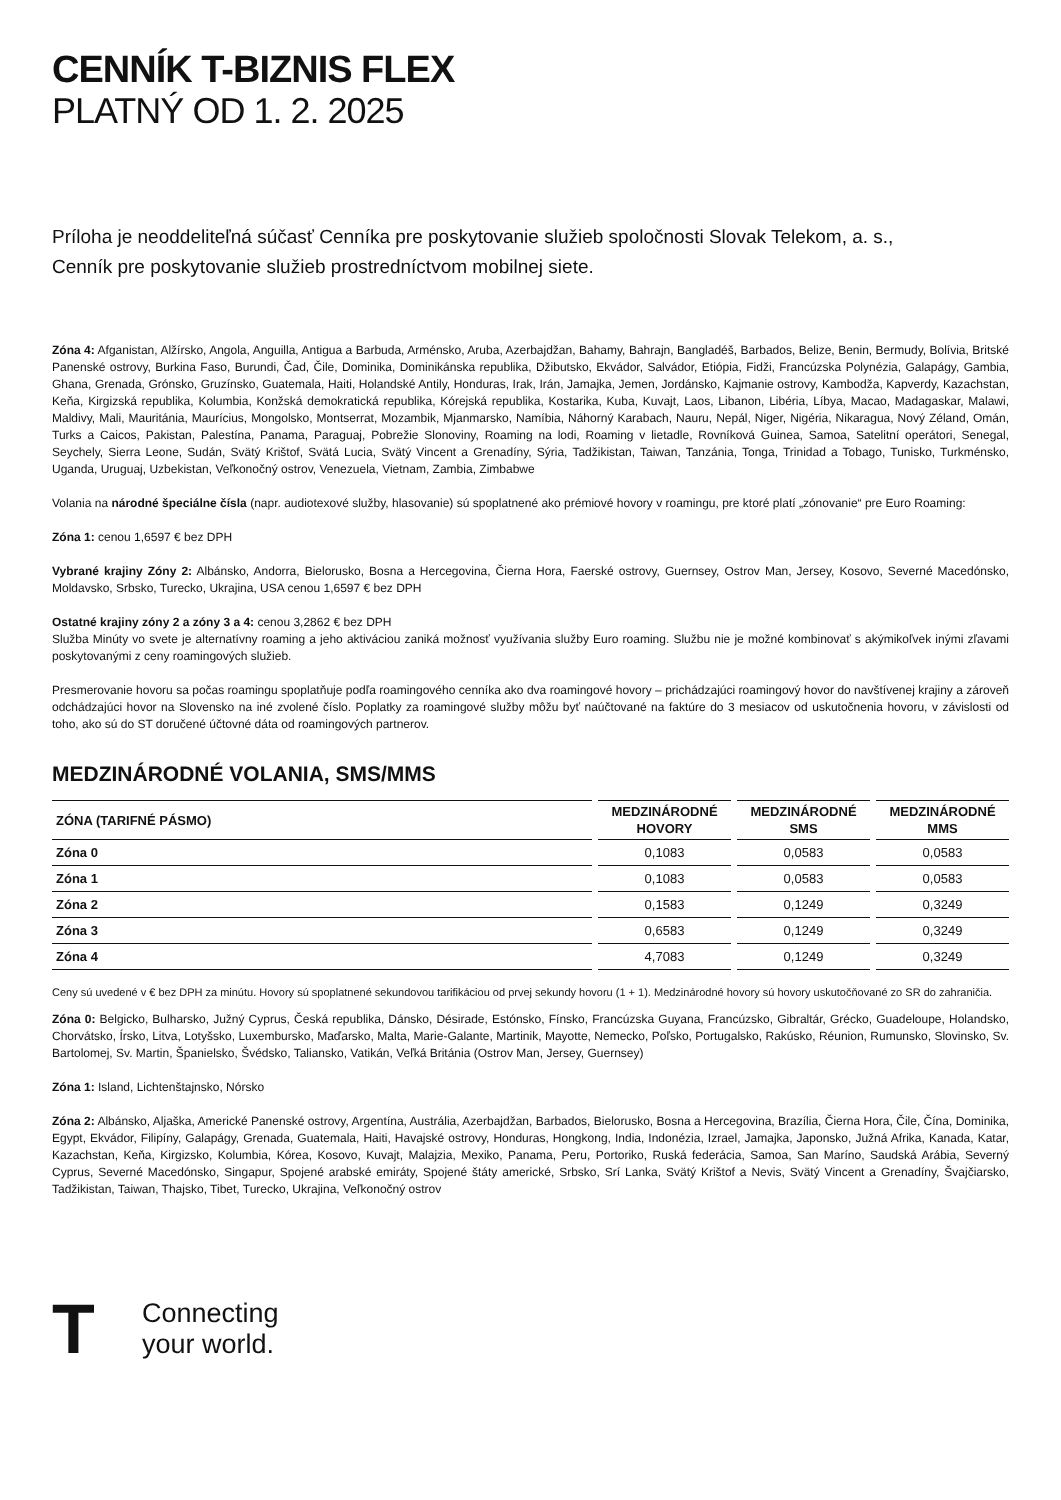CENNÍK T-BIZNIS FLEX
PLATNÝ OD 1. 2. 2025
Príloha je neoddeliteľná súčasť Cenníka pre poskytovanie služieb spoločnosti Slovak Telekom, a. s.,
Cenník pre poskytovanie služieb prostredníctvom mobilnej siete.
Zóna 4: Afganistan, Alžírsko, Angola, Anguilla, Antigua a Barbuda, Arménsko, Aruba, Azerbajdžan, Bahamy, Bahrajn, Bangladéš, Barbados, Belize, Benin, Bermudy, Bolívia, Britské Panenské ostrovy, Burkina Faso, Burundi, Čad, Čile, Dominika, Dominikánska republika, Džibutsko, Ekvádor, Salvádor, Etiópia, Fidži, Francúzska Polynézia, Galapágy, Gambia, Ghana, Grenada, Grónsko, Gruzínsko, Guatemala, Haiti, Holandské Antily, Honduras, Irak, Irán, Jamajka, Jemen, Jordánsko, Kajmanie ostrovy, Kambodža, Kapverdy, Kazachstan, Keňa, Kirgizská republika, Kolumbia, Konžská demokratická republika, Kórejská republika, Kostarika, Kuba, Kuvajt, Laos, Libanon, Libéria, Líbya, Macao, Madagaskar, Malawi, Maldivy, Mali, Mauritánia, Maurícius, Mongolsko, Montserrat, Mozambik, Mjanmarsko, Namíbia, Náhorný Karabach, Nauru, Nepál, Niger, Nigéria, Nikaragua, Nový Zéland, Omán, Turks a Caicos, Pakistan, Palestína, Panama, Paraguaj, Pobrežie Slonoviny, Roaming na lodi, Roaming v lietadle, Rovníková Guinea, Samoa, Satelitní operátori, Senegal, Seychely, Sierra Leone, Sudán, Svätý Krištof, Svätá Lucia, Svätý Vincent a Grenadíny, Sýria, Tadžikistan, Taiwan, Tanzánia, Tonga, Trinidad a Tobago, Tunisko, Turkménsko, Uganda, Uruguaj, Uzbekistan, Veľkonočný ostrov, Venezuela, Vietnam, Zambia, Zimbabwe
Volania na národné špeciálne čísla (napr. audiotexové služby, hlasovanie) sú spoplatnené ako prémiové hovory v roamingu, pre ktoré platí „zónovanie“ pre Euro Roaming:
Zóna 1: cenou 1,6597 € bez DPH
Vybrané krajiny Zóny 2: Albánsko, Andorra, Bielorusko, Bosna a Hercegovina, Čierna Hora, Faerské ostrovy, Guernsey, Ostrov Man, Jersey, Kosovo, Severné Macedónsko, Moldavsko, Srbsko, Turecko, Ukrajina, USA cenou 1,6597 € bez DPH
Ostatné krajiny zóny 2 a zóny 3 a 4: cenou 3,2862 € bez DPH
Služba Minúty vo svete je alternatívny roaming a jeho aktiváciou zaniká možnosť využívania služby Euro roaming. Službu nie je možné kombinovať s akýmikoľvek inými zľavami poskytovanými z ceny roamingových služieb.
Presmerovanie hovoru sa počas roamingu spoplatňuje podľa roamingového cenníka ako dva roamingové hovory – prichádzajúci roamingový hovor do navštívenej krajiny a zároveň odchádzajúci hovor na Slovensko na iné zvolené číslo. Poplatky za roamingové služby môžu byť naúčtované na faktúre do 3 mesiacov od uskutočnenia hovoru, v závislosti od toho, ako sú do ST doručené účtovné dáta od roamingových partnerov.
MEDZINÁRODNÉ VOLANIA, SMS/MMS
| ZÓNA (TARIFNÉ PÁSMO) | MEDZINÁRODNÉ HOVORY | MEDZINÁRODNÉ SMS | MEDZINÁRODNÉ MMS |
| --- | --- | --- | --- |
| Zóna 0 | 0,1083 | 0,0583 | 0,0583 |
| Zóna 1 | 0,1083 | 0,0583 | 0,0583 |
| Zóna 2 | 0,1583 | 0,1249 | 0,3249 |
| Zóna 3 | 0,6583 | 0,1249 | 0,3249 |
| Zóna 4 | 4,7083 | 0,1249 | 0,3249 |
Ceny sú uvedené v € bez DPH za minútu. Hovory sú spoplatnené sekundovou tarifikáciou od prvej sekundy hovoru (1 + 1). Medzinárodné hovory sú hovory uskutočňované zo SR do zahraničia.
Zóna 0: Belgicko, Bulharsko, Južný Cyprus, Česká republika, Dánsko, Désirade, Estónsko, Fínsko, Francúzska Guyana, Francúzsko, Gibraltár, Grécko, Guadeloupe, Holandsko, Chorvátsko, Írsko, Litva, Lotyšsko, Luxembursko, Maďarsko, Malta, Marie-Galante, Martinik, Mayotte, Nemecko, Poľsko, Portugalsko, Rakúsko, Réunion, Rumunsko, Slovinsko, Sv. Bartolomej, Sv. Martin, Španielsko, Švédsko, Taliansko, Vatikán, Veľká Británia (Ostrov Man, Jersey, Guernsey)
Zóna 1: Island, Lichtenštajnsko, Nórsko
Zóna 2: Albánsko, Aljaška, Americké Panenské ostrovy, Argentína, Austrália, Azerbajdžan, Barbados, Bielorusko, Bosna a Hercegovina, Brazília, Čierna Hora, Čile, Čína, Dominika, Egypt, Ekvádor, Filipíny, Galapágy, Grenada, Guatemala, Haiti, Havajské ostrovy, Honduras, Hongkong, India, Indonézia, Izrael, Jamajka, Japonsko, Južná Afrika, Kanada, Katar, Kazachstan, Keňa, Kirgizsko, Kolumbia, Kórea, Kosovo, Kuvajt, Malajzia, Mexiko, Panama, Peru, Portoriko, Ruská federácia, Samoa, San Maríno, Saudská Arábia, Severný Cyprus, Severné Macedónsko, Singapur, Spojené arabské emiráty, Spojené štáty americké, Srbsko, Srí Lanka, Svätý Krištof a Nevis, Svätý Vincent a Grenadíny, Švajčiarsko, Tadžikistan, Taiwan, Thajsko, Tibet, Turecko, Ukrajina, Veľkonočný ostrov
T
Connecting
your world.